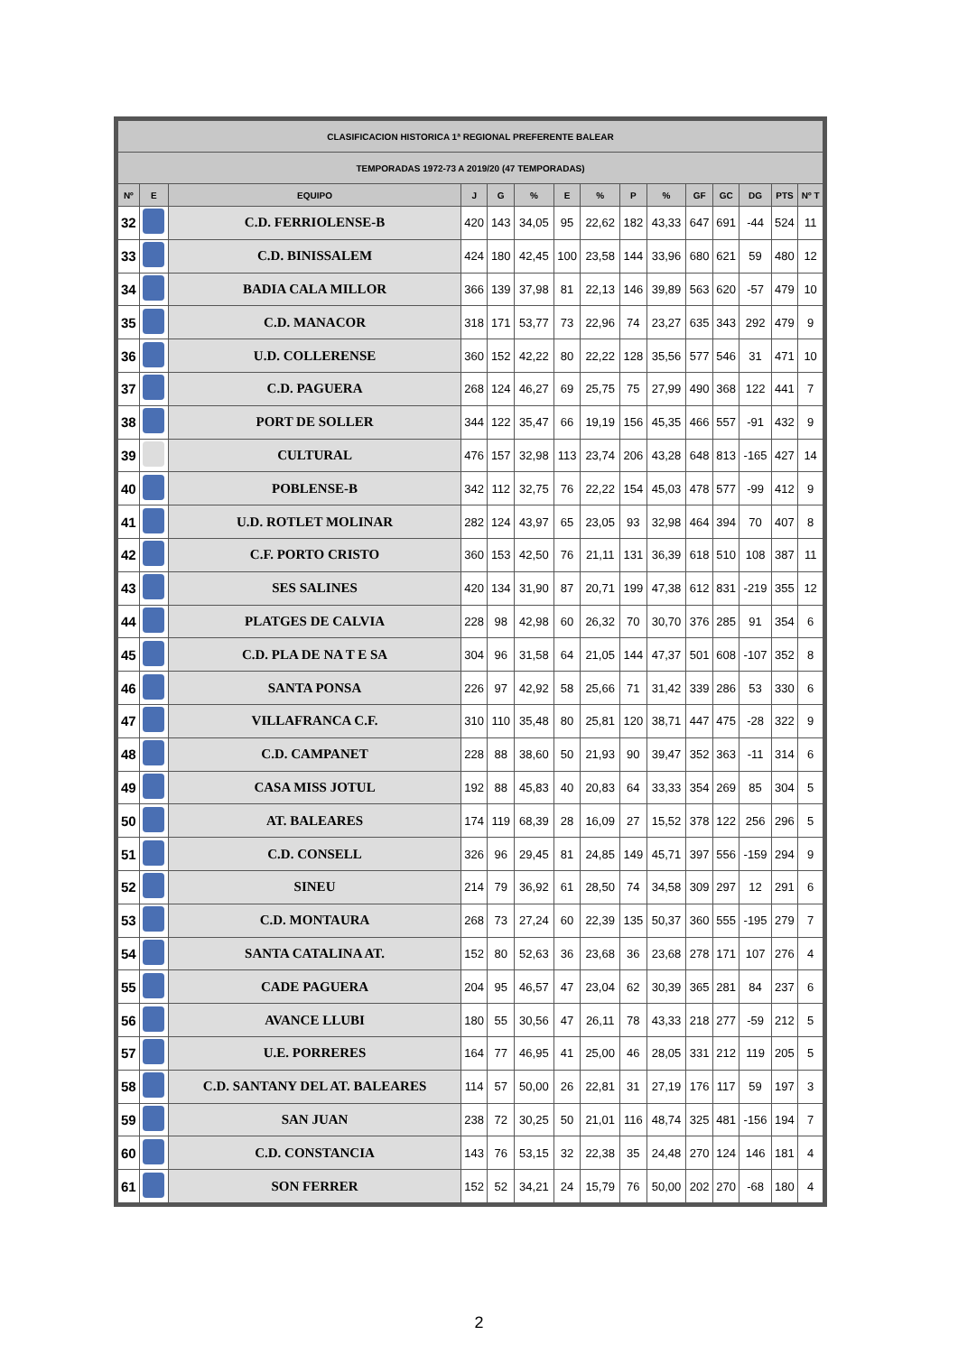| CLASIFICACION HISTORICA 1ª REGIONAL PREFERENTE BALEAR | | | | | | | | | | | | | | |
| --- | --- | --- | --- | --- | --- | --- | --- | --- | --- | --- | --- | --- | --- | --- |
| TEMPORADAS 1972-73 A 2019/20 (47 TEMPORADAS) | | | | | | | | | | | | | | |
| Nº | E | EQUIPO | J | G | % | E | % | P | % | GF | GC | DG | PTS | Nº T |
| 32 | | C.D. FERRIOLENSE-B | 420 | 143 | 34,05 | 95 | 22,62 | 182 | 43,33 | 647 | 691 | -44 | 524 | 11 |
| 33 | | C.D. BINISSALEM | 424 | 180 | 42,45 | 100 | 23,58 | 144 | 33,96 | 680 | 621 | 59 | 480 | 12 |
| 34 | | BADIA CALA MILLOR | 366 | 139 | 37,98 | 81 | 22,13 | 146 | 39,89 | 563 | 620 | -57 | 479 | 10 |
| 35 | | C.D. MANACOR | 318 | 171 | 53,77 | 73 | 22,96 | 74 | 23,27 | 635 | 343 | 292 | 479 | 9 |
| 36 | | U.D. COLLERENSE | 360 | 152 | 42,22 | 80 | 22,22 | 128 | 35,56 | 577 | 546 | 31 | 471 | 10 |
| 37 | | C.D. PAGUERA | 268 | 124 | 46,27 | 69 | 25,75 | 75 | 27,99 | 490 | 368 | 122 | 441 | 7 |
| 38 | | PORT DE SOLLER | 344 | 122 | 35,47 | 66 | 19,19 | 156 | 45,35 | 466 | 557 | -91 | 432 | 9 |
| 39 | | CULTURAL | 476 | 157 | 32,98 | 113 | 23,74 | 206 | 43,28 | 648 | 813 | -165 | 427 | 14 |
| 40 | | POBLENSE-B | 342 | 112 | 32,75 | 76 | 22,22 | 154 | 45,03 | 478 | 577 | -99 | 412 | 9 |
| 41 | | U.D. ROTLET MOLINAR | 282 | 124 | 43,97 | 65 | 23,05 | 93 | 32,98 | 464 | 394 | 70 | 407 | 8 |
| 42 | | C.F. PORTO CRISTO | 360 | 153 | 42,50 | 76 | 21,11 | 131 | 36,39 | 618 | 510 | 108 | 387 | 11 |
| 43 | | SES SALINES | 420 | 134 | 31,90 | 87 | 20,71 | 199 | 47,38 | 612 | 831 | -219 | 355 | 12 |
| 44 | | PLATGES DE CALVIA | 228 | 98 | 42,98 | 60 | 26,32 | 70 | 30,70 | 376 | 285 | 91 | 354 | 6 |
| 45 | | C.D. PLA DE NA T E SA | 304 | 96 | 31,58 | 64 | 21,05 | 144 | 47,37 | 501 | 608 | -107 | 352 | 8 |
| 46 | | SANTA PONSA | 226 | 97 | 42,92 | 58 | 25,66 | 71 | 31,42 | 339 | 286 | 53 | 330 | 6 |
| 47 | | VILLAFRANCA C.F. | 310 | 110 | 35,48 | 80 | 25,81 | 120 | 38,71 | 447 | 475 | -28 | 322 | 9 |
| 48 | | C.D. CAMPANET | 228 | 88 | 38,60 | 50 | 21,93 | 90 | 39,47 | 352 | 363 | -11 | 314 | 6 |
| 49 | | CASA MISS JOTUL | 192 | 88 | 45,83 | 40 | 20,83 | 64 | 33,33 | 354 | 269 | 85 | 304 | 5 |
| 50 | | AT. BALEARES | 174 | 119 | 68,39 | 28 | 16,09 | 27 | 15,52 | 378 | 122 | 256 | 296 | 5 |
| 51 | | C.D. CONSELL | 326 | 96 | 29,45 | 81 | 24,85 | 149 | 45,71 | 397 | 556 | -159 | 294 | 9 |
| 52 | | SINEU | 214 | 79 | 36,92 | 61 | 28,50 | 74 | 34,58 | 309 | 297 | 12 | 291 | 6 |
| 53 | | C.D. MONTAURA | 268 | 73 | 27,24 | 60 | 22,39 | 135 | 50,37 | 360 | 555 | -195 | 279 | 7 |
| 54 | | SANTA CATALINA AT. | 152 | 80 | 52,63 | 36 | 23,68 | 36 | 23,68 | 278 | 171 | 107 | 276 | 4 |
| 55 | | CADE PAGUERA | 204 | 95 | 46,57 | 47 | 23,04 | 62 | 30,39 | 365 | 281 | 84 | 237 | 6 |
| 56 | | AVANCE LLUBI | 180 | 55 | 30,56 | 47 | 26,11 | 78 | 43,33 | 218 | 277 | -59 | 212 | 5 |
| 57 | | U.E. PORRERES | 164 | 77 | 46,95 | 41 | 25,00 | 46 | 28,05 | 331 | 212 | 119 | 205 | 5 |
| 58 | | C.D. SANTANY DEL AT. BALEARES | 114 | 57 | 50,00 | 26 | 22,81 | 31 | 27,19 | 176 | 117 | 59 | 197 | 3 |
| 59 | | SAN JUAN | 238 | 72 | 30,25 | 50 | 21,01 | 116 | 48,74 | 325 | 481 | -156 | 194 | 7 |
| 60 | | C.D. CONSTANCIA | 143 | 76 | 53,15 | 32 | 22,38 | 35 | 24,48 | 270 | 124 | 146 | 181 | 4 |
| 61 | | SON FERRER | 152 | 52 | 34,21 | 24 | 15,79 | 76 | 50,00 | 202 | 270 | -68 | 180 | 4 |
2